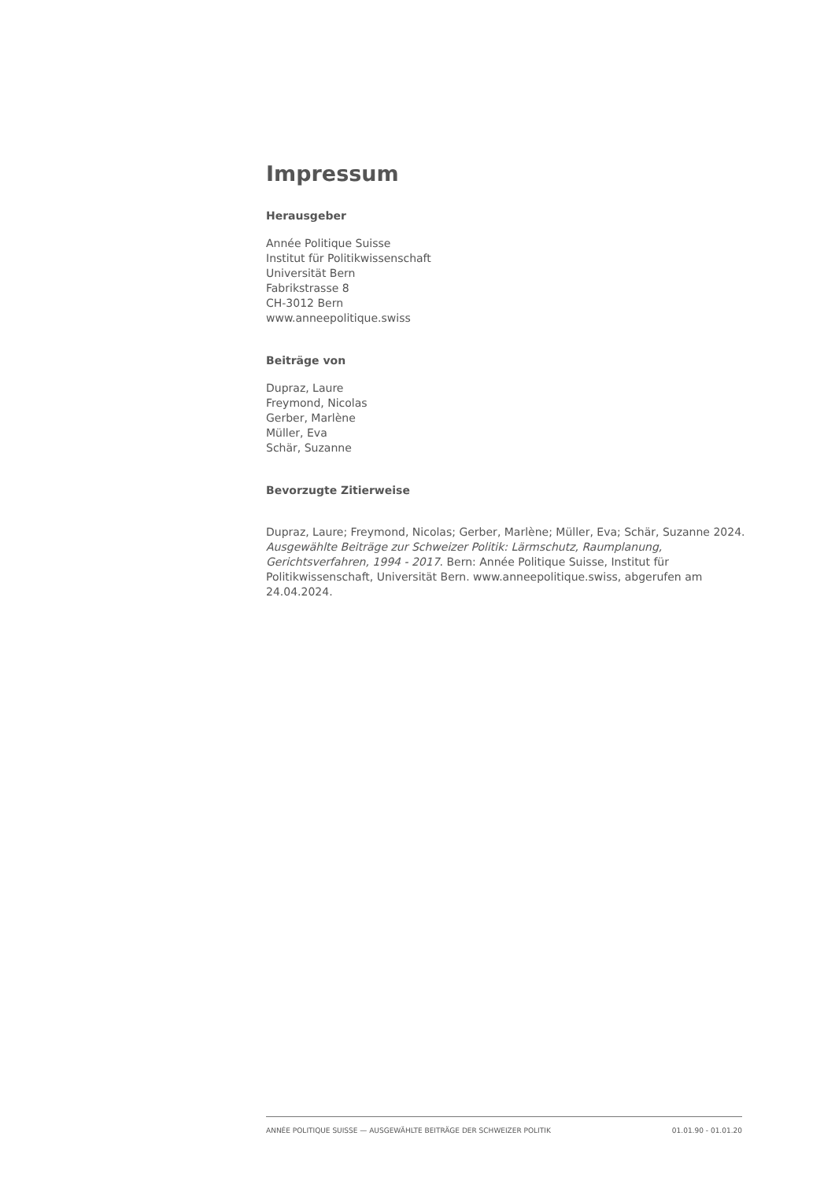Impressum
Herausgeber
Année Politique Suisse
Institut für Politikwissenschaft
Universität Bern
Fabrikstrasse 8
CH-3012 Bern
www.anneepolitique.swiss
Beiträge von
Dupraz, Laure
Freymond, Nicolas
Gerber, Marlène
Müller, Eva
Schär, Suzanne
Bevorzugte Zitierweise
Dupraz, Laure; Freymond, Nicolas; Gerber, Marlène; Müller, Eva; Schär, Suzanne 2024. Ausgewählte Beiträge zur Schweizer Politik: Lärmschutz, Raumplanung, Gerichtsverfahren, 1994 - 2017. Bern: Année Politique Suisse, Institut für Politikwissenschaft, Universität Bern. www.anneepolitique.swiss, abgerufen am 24.04.2024.
ANNÉE POLITIQUE SUISSE — AUSGEWÄHLTE BEITRÄGE DER SCHWEIZER POLITIK 01.01.90 - 01.01.20